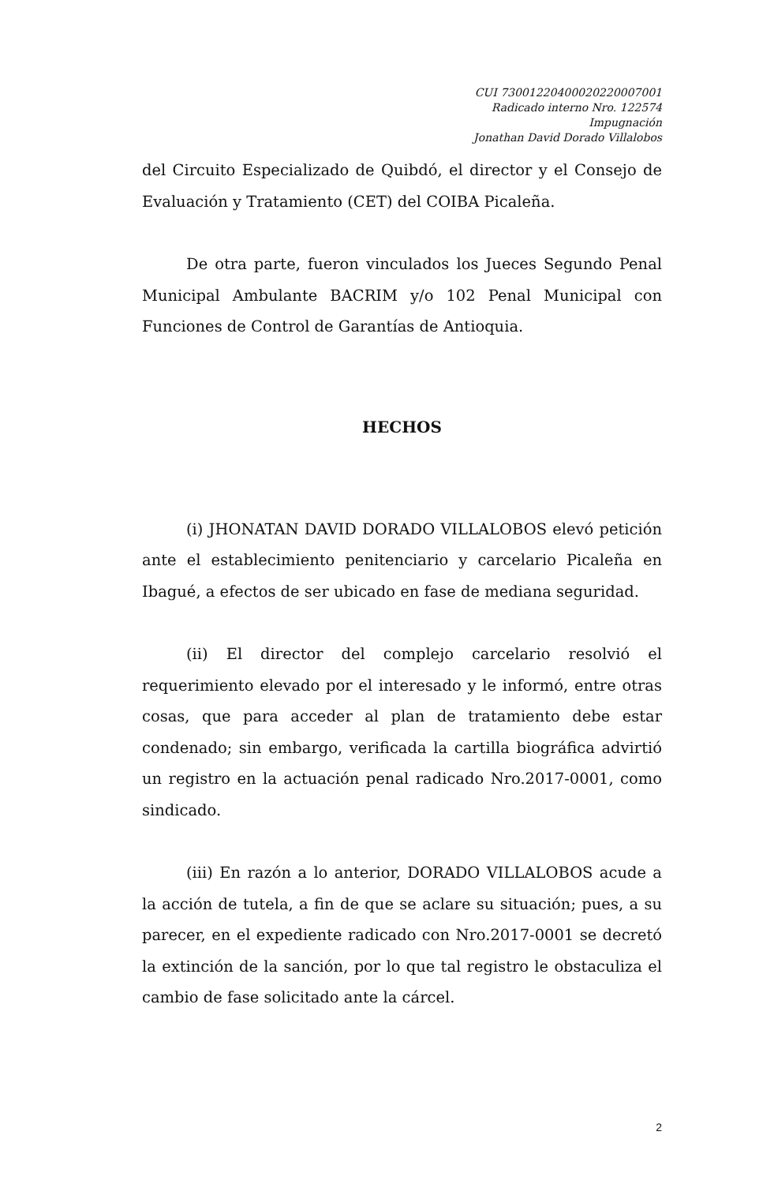CUI 73001220400020220007001
Radicado interno Nro. 122574
Impugnación
Jonathan David Dorado Villalobos
del Circuito Especializado de Quibdó, el director y el Consejo de Evaluación y Tratamiento (CET) del COIBA Picaleña.
De otra parte, fueron vinculados los Jueces Segundo Penal Municipal Ambulante BACRIM y/o 102 Penal Municipal con Funciones de Control de Garantías de Antioquia.
HECHOS
(i) JHONATAN DAVID DORADO VILLALOBOS elevó petición ante el establecimiento penitenciario y carcelario Picaleña en Ibagué, a efectos de ser ubicado en fase de mediana seguridad.
(ii) El director del complejo carcelario resolvió el requerimiento elevado por el interesado y le informó, entre otras cosas, que para acceder al plan de tratamiento debe estar condenado; sin embargo, verificada la cartilla biográfica advirtió un registro en la actuación penal radicado Nro.2017-0001, como sindicado.
(iii) En razón a lo anterior, DORADO VILLALOBOS acude a la acción de tutela, a fin de que se aclare su situación; pues, a su parecer, en el expediente radicado con Nro.2017-0001 se decretó la extinción de la sanción, por lo que tal registro le obstaculiza el cambio de fase solicitado ante la cárcel.
2